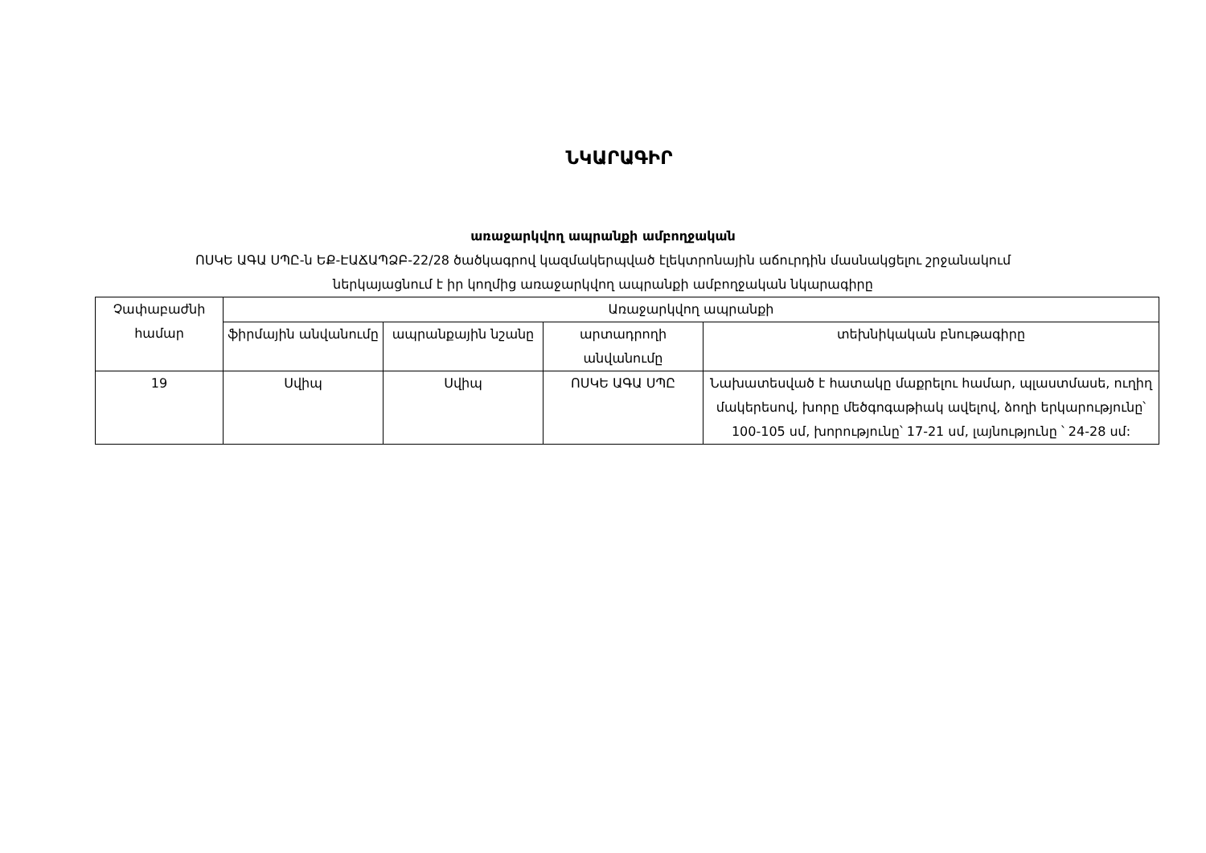ՆԿԱՐԱԳԻՐ
առաջարկվող ապրանքի ամբողջական
ՈՍԿԵ ԱԳԱ ՍՊԸ-ն ԵՔ-ԷԱՃԱՊՁԲ-22/28 ծածկագրով կազմակերպված էլեկտրոնային աճուրդին մասնակցելու շրջանակում
ներկայացնում է իր կողմից առաջարկվող ապրանքի ամբողջական նկարագիրը
| Չափաբաժնի համար | Առաջարկվող ապրանքի | | | |
| --- | --- | --- | --- | --- |
| | ֆիրմային անվանումը | ապրանքային նշանը | արտադրողի անվանումը | տեխնիկական բնութագիրը |
| 19 | Սվիպ | Սվիպ | ՈՍԿԵ ԱԳԱ ՍՊԸ | Նախատեսված է հատակը մաքրելու համար, պլաստմասե, ուղիղ մակերեսով, խորը մեծգոգաթիակ ավելով, ձողի երկարությունը՝ 100-105 սմ, խորությունը՝ 17-21 սմ, լայնությունը ՝ 24-28 սմ: |